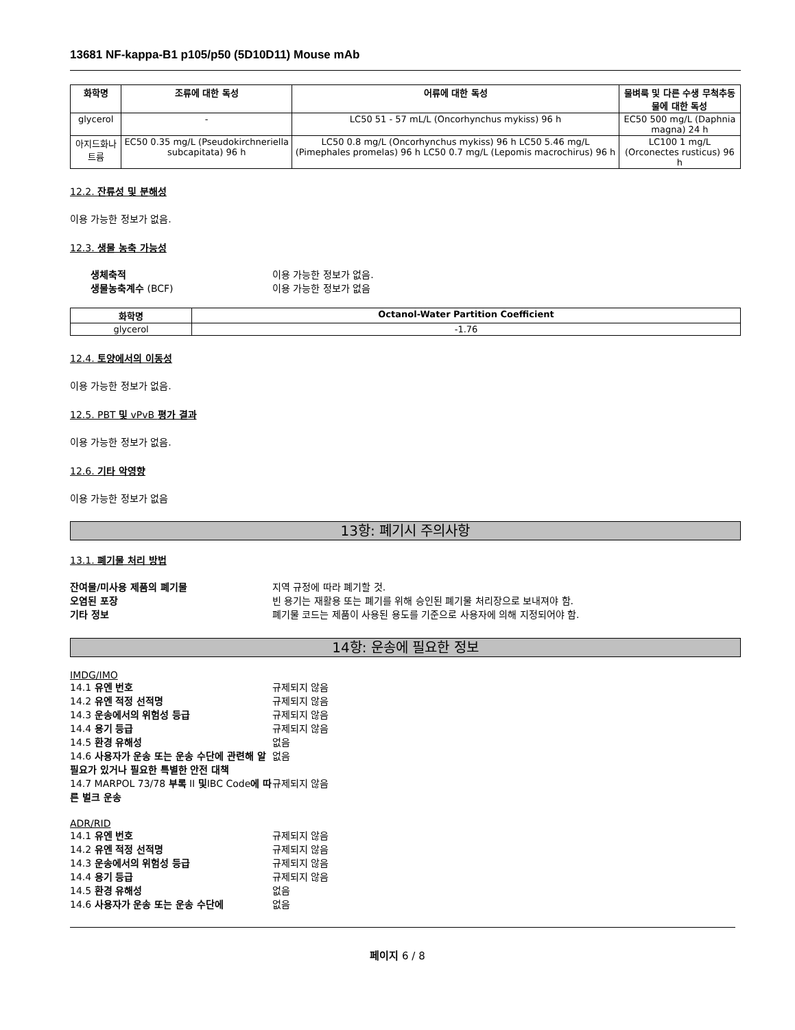13681 NF-kappa-B1 p105/p50 (5D10D11) Mouse mAb
| 화학명 | 조류에 대한 독성 | 어류에 대한 독성 | 물벼룩 및 다른 수생 무척추동물에 대한 독성 |
| --- | --- | --- | --- |
| glycerol | - | LC50 51 - 57 mL/L (Oncorhynchus mykiss) 96 h | EC50 500 mg/L (Daphnia magna) 24 h |
| 아지드화나트륨 | EC50 0.35 mg/L (Pseudokirchneriella subcapitata) 96 h | LC50 0.8 mg/L (Oncorhynchus mykiss) 96 h LC50 5.46 mg/L (Pimephales promelas) 96 h LC50 0.7 mg/L (Lepomis macrochirus) 96 h | LC100 1 mg/L (Orconectes rusticus) 96 h |
12.2. 잔류성 및 분해성
이용 가능한 정보가 없음.
12.3. 생물 농축 가능성
생체축적 이용 가능한 정보가 없음. 생물농축계수 (BCF) 이용 가능한 정보가 없음
| 화학명 | Octanol-Water Partition Coefficient |
| --- | --- |
| glycerol | -1.76 |
12.4. 토양에서의 이동성
이용 가능한 정보가 없음.
12.5. PBT 및 vPvB 평가 결과
이용 가능한 정보가 없음.
12.6. 기타 악영향
이용 가능한 정보가 없음
13항: 폐기시 주의사항
13.1. 폐기물 처리 방법
잔여물/미사용 제품의 폐기물 지역 규정에 따라 폐기할 것. 오염된 포장 빈 용기는 재활용 또는 폐기를 위해 승인된 폐기물 처리장으로 보내져야 함. 기타 정보 폐기물 코드는 제품이 사용된 용도를 기준으로 사용자에 의해 지정되어야 함.
14항: 운송에 필요한 정보
IMDG/IMO
14.1 유엔 번호 규제되지 않음 14.2 유엔 적정 선적명 규제되지 않음 14.3 운송에서의 위험성 등급 규제되지 않음 14.4 용기 등급 규제되지 않음 14.5 환경 유해성 없음 14.6 사용자가 운송 또는 운송 수단에 관련해 알 필요가 있거나 필요한 특별한 안전 대책 없음 14.7 MARPOL 73/78 부록 II 및IBC Code에 따른 벌크 운송 규제되지 않음
ADR/RID
14.1 유엔 번호 규제되지 않음 14.2 유엔 적정 선적명 규제되지 않음 14.3 운송에서의 위험성 등급 규제되지 않음 14.4 용기 등급 규제되지 않음 14.5 환경 유해성 없음 14.6 사용자가 운송 또는 운송 수단에 없음
페이지 6 / 8